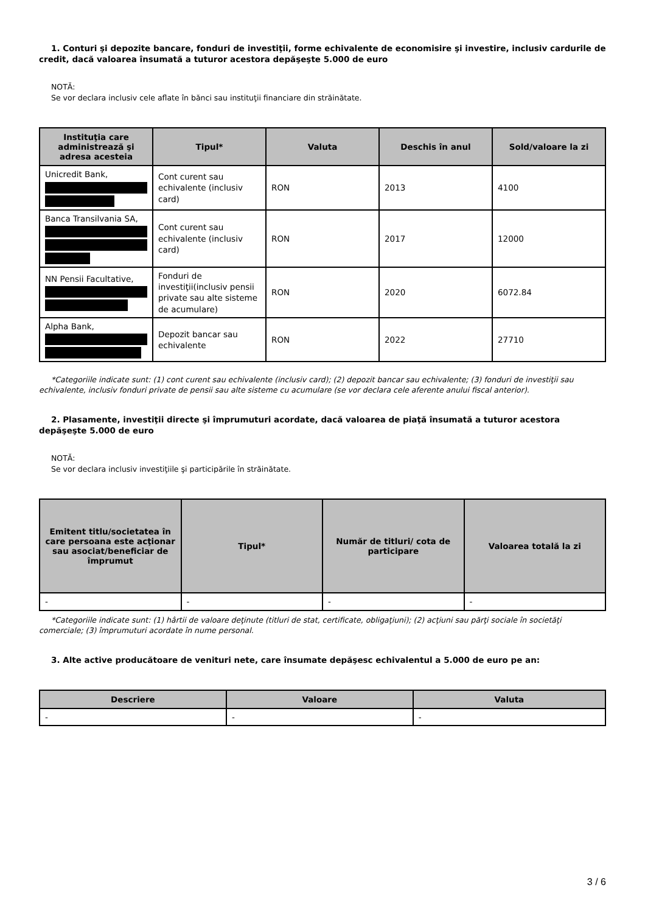1. Conturi şi depozite bancare, fonduri de investiţii, forme echivalente de economisire şi investire, inclusiv cardurile de credit, dacă valoarea însumată a tuturor acestora depăşeşte 5.000 de euro
NOTĂ:
Se vor declara inclusiv cele aflate în bănci sau instituţii financiare din străinătate.
| Instituţia care administrează şi adresa acesteia | Tipul* | Valuta | Deschis în anul | Sold/valoare la zi |
| --- | --- | --- | --- | --- |
| Unicredit Bank, | Cont curent sau echivalente (inclusiv card) | RON | 2013 | 4100 |
| Banca Transilvania SA, | Cont curent sau echivalente (inclusiv card) | RON | 2017 | 12000 |
| NN Pensii Facultative, | Fonduri de investiţii(inclusiv pensii private sau alte sisteme de acumulare) | RON | 2020 | 6072.84 |
| Alpha Bank, | Depozit bancar sau echivalente | RON | 2022 | 27710 |
*Categoriile indicate sunt: (1) cont curent sau echivalente (inclusiv card); (2) depozit bancar sau echivalente; (3) fonduri de investiţii sau echivalente, inclusiv fonduri private de pensii sau alte sisteme cu acumulare (se vor declara cele aferente anului fiscal anterior).
2. Plasamente, investiţii directe şi împrumuturi acordate, dacă valoarea de piaţă însumată a tuturor acestora depăşeşte 5.000 de euro
NOTĂ:
Se vor declara inclusiv investiţiile şi participările în străinătate.
| Emitent titlu/societatea în care persoana este acţionar sau asociat/beneficiar de împrumut | Tipul* | Număr de titluri/ cota de participare | Valoarea totală la zi |
| --- | --- | --- | --- |
| - | - | - | - |
*Categoriile indicate sunt: (1) hârtii de valoare deţinute (titluri de stat, certificate, obligaţiuni); (2) acţiuni sau părţi sociale în societăţi comerciale; (3) împrumuturi acordate în nume personal.
3. Alte active producătoare de venituri nete, care însumate depăşesc echivalentul a 5.000 de euro pe an:
| Descriere | Valoare | Valuta |
| --- | --- | --- |
| - | - | - |
3 / 6